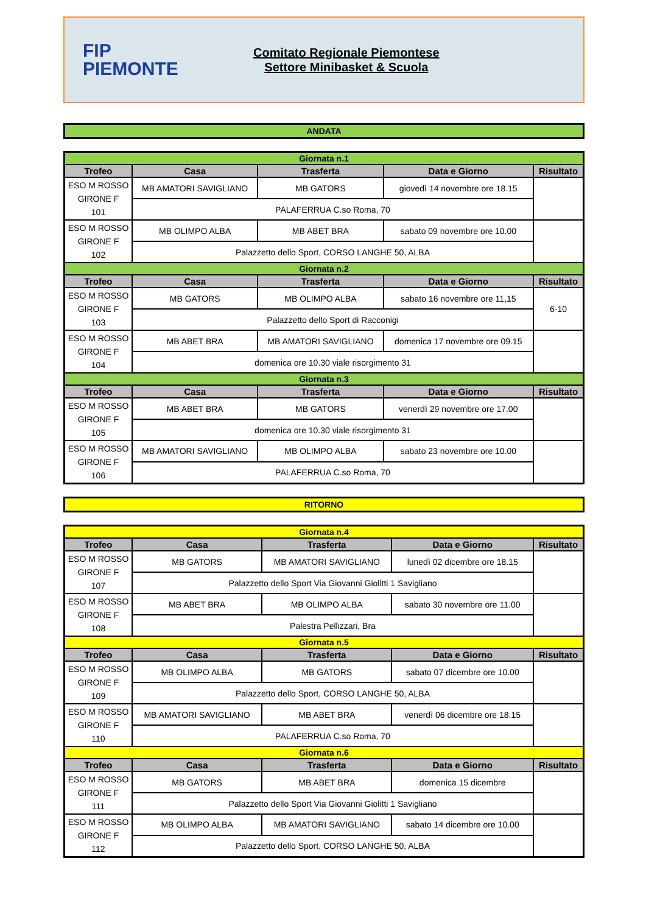FIP
PIEMONTE
Comitato Regionale Piemontese
Settore Minibasket & Scuola
ANDATA
| Giornata n.1 | | | | |
| Trofeo | Casa | Trasferta | Data e Giorno | Risultato |
| ESO M ROSSO GIRONE F 101 | MB AMATORI SAVIGLIANO | MB GATORS | giovedì 14 novembre ore 18.15 | |
| | PALAFERRUA C.so Roma, 70 | | | |
| ESO M ROSSO GIRONE F 102 | MB OLIMPO ALBA | MB ABET BRA | sabato 09 novembre ore 10.00 | |
| | Palazzetto dello Sport, CORSO LANGHE 50, ALBA | | | |
| Giornata n.2 | | | | |
| Trofeo | Casa | Trasferta | Data e Giorno | Risultato |
| ESO M ROSSO GIRONE F 103 | MB GATORS | MB OLIMPO ALBA | sabato 16 novembre ore 11,15 | 6-10 |
| | Palazzetto dello Sport di Racconigi | | | |
| ESO M ROSSO GIRONE F 104 | MB ABET BRA | MB AMATORI SAVIGLIANO | domenica 17 novembre ore 09.15 | |
| | domenica ore 10.30 viale risorgimento 31 | | | |
| Giornata n.3 | | | | |
| Trofeo | Casa | Trasferta | Data e Giorno | Risultato |
| ESO M ROSSO GIRONE F 105 | MB ABET BRA | MB GATORS | venerdì 29 novembre ore 17.00 | |
| | domenica ore 10.30 viale risorgimento 31 | | | |
| ESO M ROSSO GIRONE F 106 | MB AMATORI SAVIGLIANO | MB OLIMPO ALBA | sabato 23 novembre ore 10.00 | |
| | PALAFERRUA C.so Roma, 70 | | | |
RITORNO
| Giornata n.4 | | | | |
| Trofeo | Casa | Trasferta | Data e Giorno | Risultato |
| ESO M ROSSO GIRONE F 107 | MB GATORS | MB AMATORI SAVIGLIANO | lunedì 02 dicembre ore 18.15 | |
| | Palazzetto dello Sport Via Giovanni Giolitti 1 Savigliano | | | |
| ESO M ROSSO GIRONE F 108 | MB ABET BRA | MB OLIMPO ALBA | sabato 30 novembre ore 11.00 | |
| | Palestra Pellizzari, Bra | | | |
| Giornata n.5 | | | | |
| Trofeo | Casa | Trasferta | Data e Giorno | Risultato |
| ESO M ROSSO GIRONE F 109 | MB OLIMPO ALBA | MB GATORS | sabato 07 dicembre ore 10.00 | |
| | Palazzetto dello Sport, CORSO LANGHE 50, ALBA | | | |
| ESO M ROSSO GIRONE F 110 | MB AMATORI SAVIGLIANO | MB ABET BRA | venerdì 06 dicembre ore 18.15 | |
| | PALAFERRUA C.so Roma, 70 | | | |
| Giornata n.6 | | | | |
| Trofeo | Casa | Trasferta | Data e Giorno | Risultato |
| ESO M ROSSO GIRONE F 111 | MB GATORS | MB ABET BRA | domenica 15 dicembre | |
| | Palazzetto dello Sport Via Giovanni Giolitti 1 Savigliano | | | |
| ESO M ROSSO GIRONE F 112 | MB OLIMPO ALBA | MB AMATORI SAVIGLIANO | sabato 14 dicembre ore 10.00 | |
| | Palazzetto dello Sport, CORSO LANGHE 50, ALBA | | | |